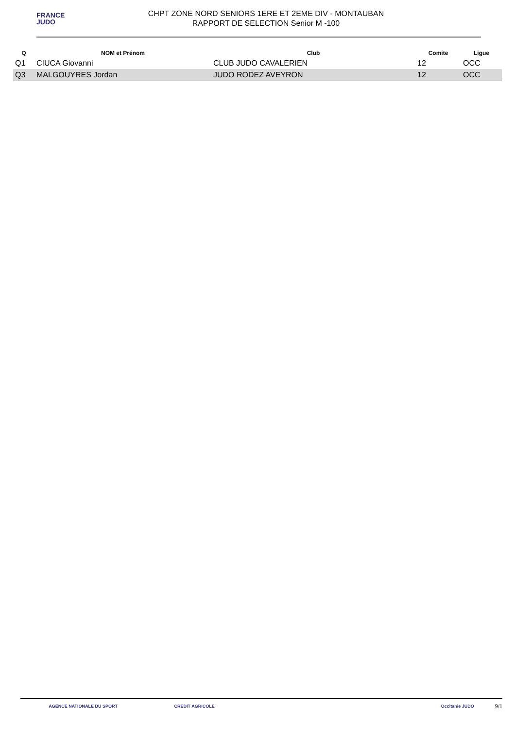FRANCE
JUDO
CHPT ZONE NORD SENIORS 1ERE ET 2EME DIV - MONTAUBAN
RAPPORT DE SELECTION Senior M -100
| Q | NOM et Prénom | Club | Comite | Ligue |
| --- | --- | --- | --- | --- |
| Q1 | CIUCA Giovanni | CLUB JUDO CAVALERIEN | 12 | OCC |
| Q3 | MALGOUYRES Jordan | JUDO RODEZ AVEYRON | 12 | OCC |
AGENCE NATIONALE DU SPORT CREDIT AGRICOLE Occitanie JUDO
9/1